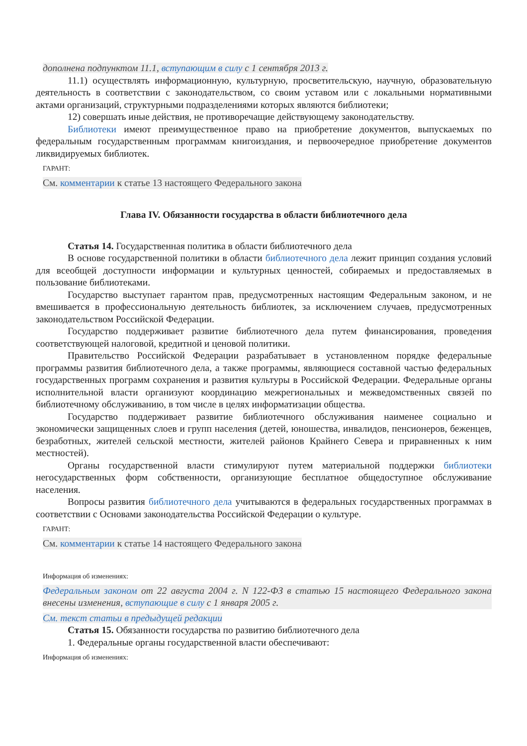дополнена подпунктом 11.1, вступающим в силу с 1 сентября 2013 г.
11.1) осуществлять информационную, культурную, просветительскую, научную, образовательную деятельность в соответствии с законодательством, со своим уставом или с локальными нормативными актами организаций, структурными подразделениями которых являются библиотеки;
12) совершать иные действия, не противоречащие действующему законодательству.
Библиотеки имеют преимущественное право на приобретение документов, выпускаемых по федеральным государственным программам книгоиздания, и первоочередное приобретение документов ликвидируемых библиотек.
ГАРАНТ:
См. комментарии к статье 13 настоящего Федерального закона
Глава IV. Обязанности государства в области библиотечного дела
Статья 14. Государственная политика в области библиотечного дела
В основе государственной политики в области библиотечного дела лежит принцип создания условий для всеобщей доступности информации и культурных ценностей, собираемых и предоставляемых в пользование библиотеками.
Государство выступает гарантом прав, предусмотренных настоящим Федеральным законом, и не вмешивается в профессиональную деятельность библиотек, за исключением случаев, предусмотренных законодательством Российской Федерации.
Государство поддерживает развитие библиотечного дела путем финансирования, проведения соответствующей налоговой, кредитной и ценовой политики.
Правительство Российской Федерации разрабатывает в установленном порядке федеральные программы развития библиотечного дела, а также программы, являющиеся составной частью федеральных государственных программ сохранения и развития культуры в Российской Федерации. Федеральные органы исполнительной власти организуют координацию межрегиональных и межведомственных связей по библиотечному обслуживанию, в том числе в целях информатизации общества.
Государство поддерживает развитие библиотечного обслуживания наименее социально и экономически защищенных слоев и групп населения (детей, юношества, инвалидов, пенсионеров, беженцев, безработных, жителей сельской местности, жителей районов Крайнего Севера и приравненных к ним местностей).
Органы государственной власти стимулируют путем материальной поддержки библиотеки негосударственных форм собственности, организующие бесплатное общедоступное обслуживание населения.
Вопросы развития библиотечного дела учитываются в федеральных государственных программах в соответствии с Основами законодательства Российской Федерации о культуре.
ГАРАНТ:
См. комментарии к статье 14 настоящего Федерального закона
Информация об изменениях:
Федеральным законом от 22 августа 2004 г. N 122-ФЗ в статью 15 настоящего Федерального закона внесены изменения, вступающие в силу с 1 января 2005 г.
См. текст статьи в предыдущей редакции
Статья 15. Обязанности государства по развитию библиотечного дела
1. Федеральные органы государственной власти обеспечивают:
Информация об изменениях: